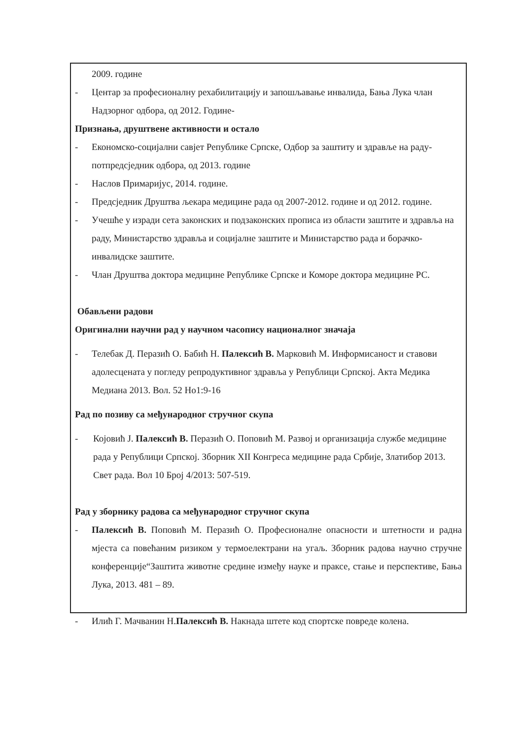2009. године
- Центар за професионалну рехабилитацију и запошљавање инвалида, Бања Лука члан Надзорног одбора, од 2012. Године-
Признања, друштвене активности и остало
- Економско-социјални савјет Републике Српске, Одбор за заштиту и здравље на раду- потпредсједник одбора, од 2013. године
- Наслов Примаријус, 2014. године.
- Предсједник Друштва љекара медицине рада од 2007-2012. године и од 2012. године.
- Учешће у изради сета законских и подзаконских прописа из области заштите и здравља на раду, Министарство здравља и социјалне заштите и Министарство рада и борачко-инвалидске заштите.
- Члан Друштва доктора медицине Републике Српске и Коморе доктора медицине РС.
Обављени радови
Оригинални научни рад у научном часопису националног значаја
- Телебак Д. Перазић О. Бабић Н. Палексић В. Марковић М. Информисаност и ставови адолесцената у погледу репродуктивног здравља у Републици Српској. Акта Медика Медиана 2013. Вол. 52 Но1:9-16
Рад по позиву са међународног стручног скупа
- Којовић Ј. Палексић В. Перазић О. Поповић М. Развој и организација службе медицине рада у Републици Српској. Зборник XII Конгреса медицине рада Србије, Златибор 2013. Свет рада. Вол 10 Број 4/2013: 507-519.
Рад у зборнику радова са међународног стручног скупа
- Палексић В. Поповић М. Перазић О. Професионалне опасности и штетности и радна мјеста са повећаним ризиком у термоелектрани на угаљ. Зборник радова научно стручне конференције“Заштита животне средине између науке и праксе, стање и перспективе, Бања Лука, 2013. 481 – 89.
- Илић Г. Мачванин Н.Палексић В. Накнада штете код спортске повреде колена.